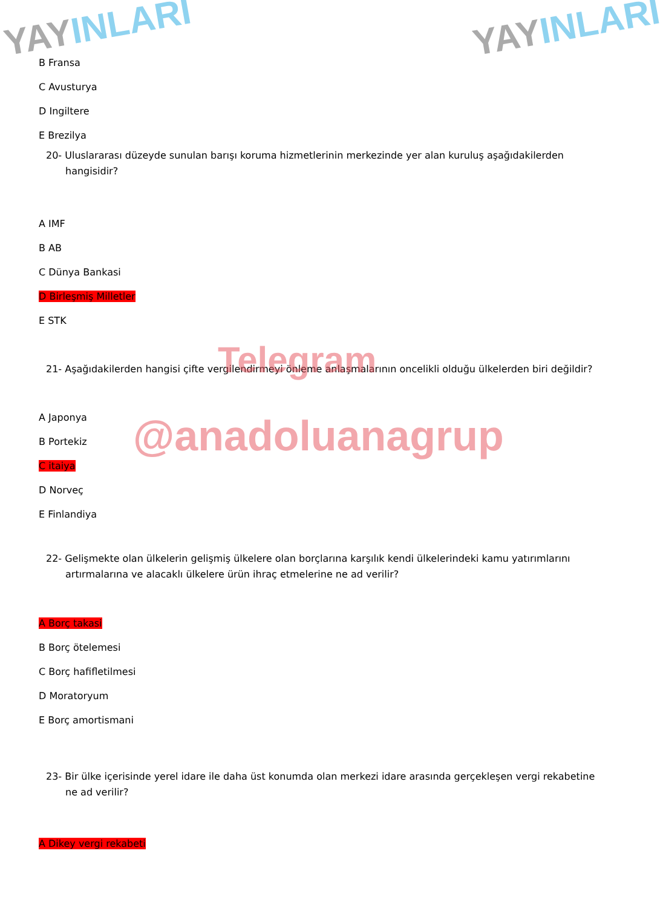YAYINLARI YAYINLARI
B Fransa
C Avusturya
D Ingiltere
E Brezilya
20- Uluslararası düzeyde sunulan barışı koruma hizmetlerinin merkezinde yer alan kuruluş aşağıdakilerden hangisidir?
A IMF
B AB
C Dünya Bankasi
D Birleşmiş Milletler
E STK
21- Aşağıdakilerden hangisi çifte vergilendirmeyi önleme anlaşmalarının oncelikli olduğu ülkelerden biri değildir?
A Japonya
B Portekiz
C itaiya
D Norveç
E Finlandiya
22- Gelişmekte olan ülkelerin gelişmiş ülkelere olan borçlarına karşılık kendi ülkelerindeki kamu yatırımlarını artırmalarına ve alacaklı ülkelere ürün ihraç etmelerine ne ad verilir?
A Borç takasi
B Borç ötelemesi
C Borç hafifletilmesi
D Moratoryum
E Borç amortismani
23- Bir ülke içerisinde yerel idare ile daha üst konumda olan merkezi idare arasında gerçekleşen vergi rekabetine ne ad verilir?
A Dikey vergi rekabeti
Telegram
@anadoluanagrup